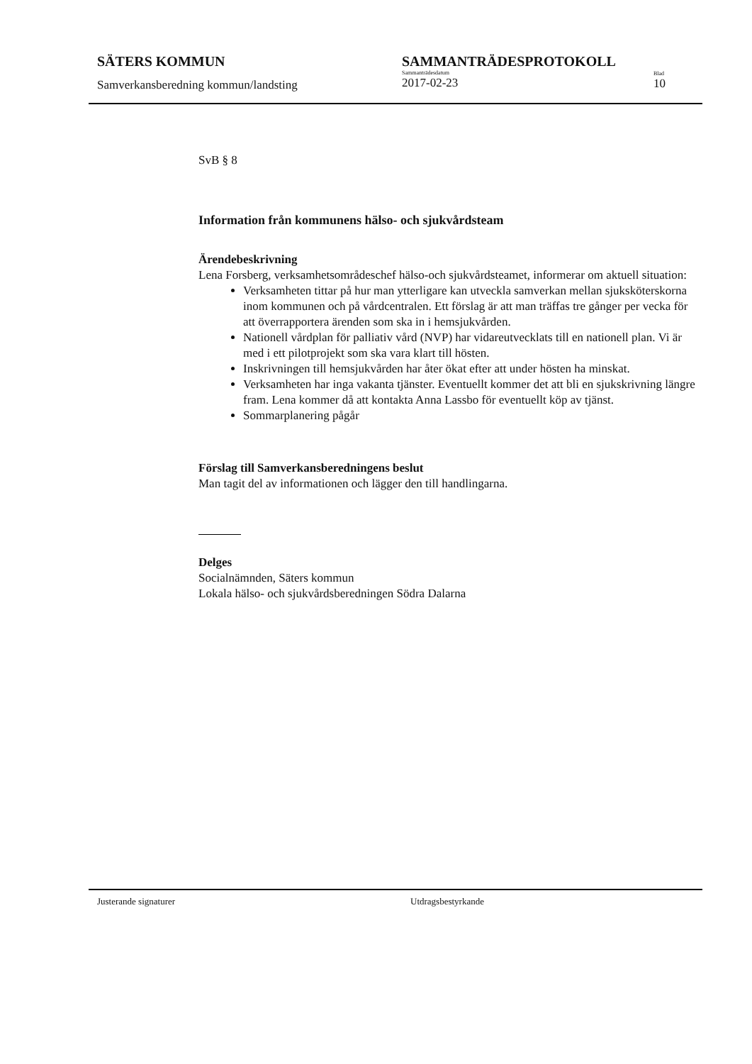SÄTERS KOMMUN
Samverkansberedning kommun/landsting
SAMMANTRÄDESPROTOKOLL
Sammanträdesdatum
2017-02-23
Blad
10
SvB § 8
Information från kommunens hälso- och sjukvårdsteam
Ärendebeskrivning
Lena Forsberg, verksamhetsområdeschef hälso-och sjukvårdsteamet, informerar om aktuell situation:
Verksamheten tittar på hur man ytterligare kan utveckla samverkan mellan sjuksköterskorna inom kommunen och på vårdcentralen. Ett förslag är att man träffas tre gånger per vecka för att överrapportera ärenden som ska in i hemsjukvården.
Nationell vårdplan för palliativ vård (NVP) har vidareutvecklats till en nationell plan. Vi är med i ett pilotprojekt som ska vara klart till hösten.
Inskrivningen till hemsjukvården har åter ökat efter att under hösten ha minskat.
Verksamheten har inga vakanta tjänster. Eventuellt kommer det att bli en sjukskrivning längre fram. Lena kommer då att kontakta Anna Lassbo för eventuellt köp av tjänst.
Sommarplanering pågår
Förslag till Samverkansberedningens beslut
Man tagit del av informationen och lägger den till handlingarna.
Delges
Socialnämnden, Säters kommun
Lokala hälso- och sjukvårdsberedningen Södra Dalarna
Justerande signaturer Utdragsbestyrkande